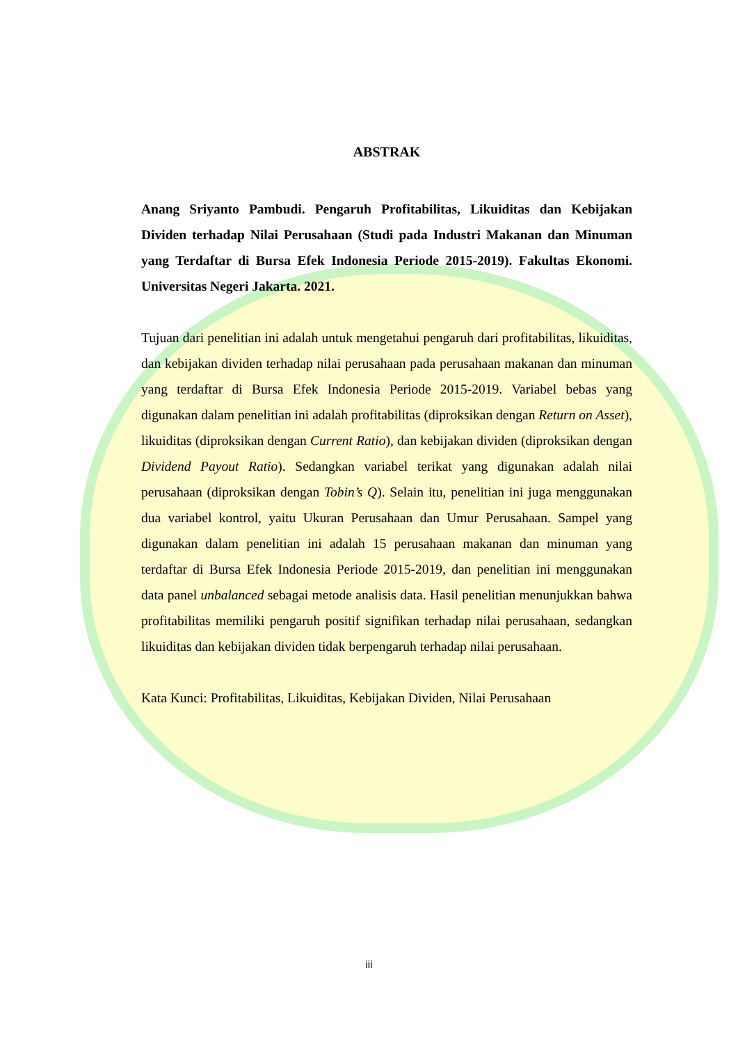ABSTRAK
Anang Sriyanto Pambudi. Pengaruh Profitabilitas, Likuiditas dan Kebijakan Dividen terhadap Nilai Perusahaan (Studi pada Industri Makanan dan Minuman yang Terdaftar di Bursa Efek Indonesia Periode 2015-2019). Fakultas Ekonomi. Universitas Negeri Jakarta. 2021.
Tujuan dari penelitian ini adalah untuk mengetahui pengaruh dari profitabilitas, likuiditas, dan kebijakan dividen terhadap nilai perusahaan pada perusahaan makanan dan minuman yang terdaftar di Bursa Efek Indonesia Periode 2015-2019. Variabel bebas yang digunakan dalam penelitian ini adalah profitabilitas (diproksikan dengan Return on Asset), likuiditas (diproksikan dengan Current Ratio), dan kebijakan dividen (diproksikan dengan Dividend Payout Ratio). Sedangkan variabel terikat yang digunakan adalah nilai perusahaan (diproksikan dengan Tobin’s Q). Selain itu, penelitian ini juga menggunakan dua variabel kontrol, yaitu Ukuran Perusahaan dan Umur Perusahaan. Sampel yang digunakan dalam penelitian ini adalah 15 perusahaan makanan dan minuman yang terdaftar di Bursa Efek Indonesia Periode 2015-2019, dan penelitian ini menggunakan data panel unbalanced sebagai metode analisis data. Hasil penelitian menunjukkan bahwa profitabilitas memiliki pengaruh positif signifikan terhadap nilai perusahaan, sedangkan likuiditas dan kebijakan dividen tidak berpengaruh terhadap nilai perusahaan.
Kata Kunci: Profitabilitas, Likuiditas, Kebijakan Dividen, Nilai Perusahaan
iii